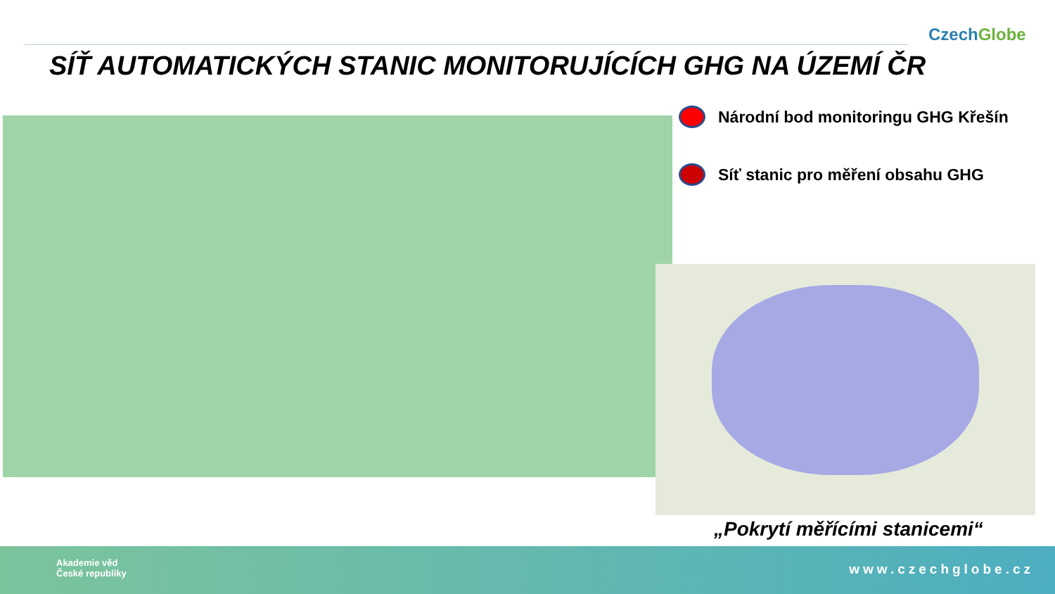CzechGlobe
SÍŤ AUTOMATICKÝCH STANIC MONITORUJÍCÍCH GHG NA ÚZEMÍ ČR
Národní bod monitoringu GHG Křešín
Síť stanic pro měření obsahu GHG
„Pokrytí měřícími stanicemi“
Akademie věd
České republiky
www.czechglobe.cz